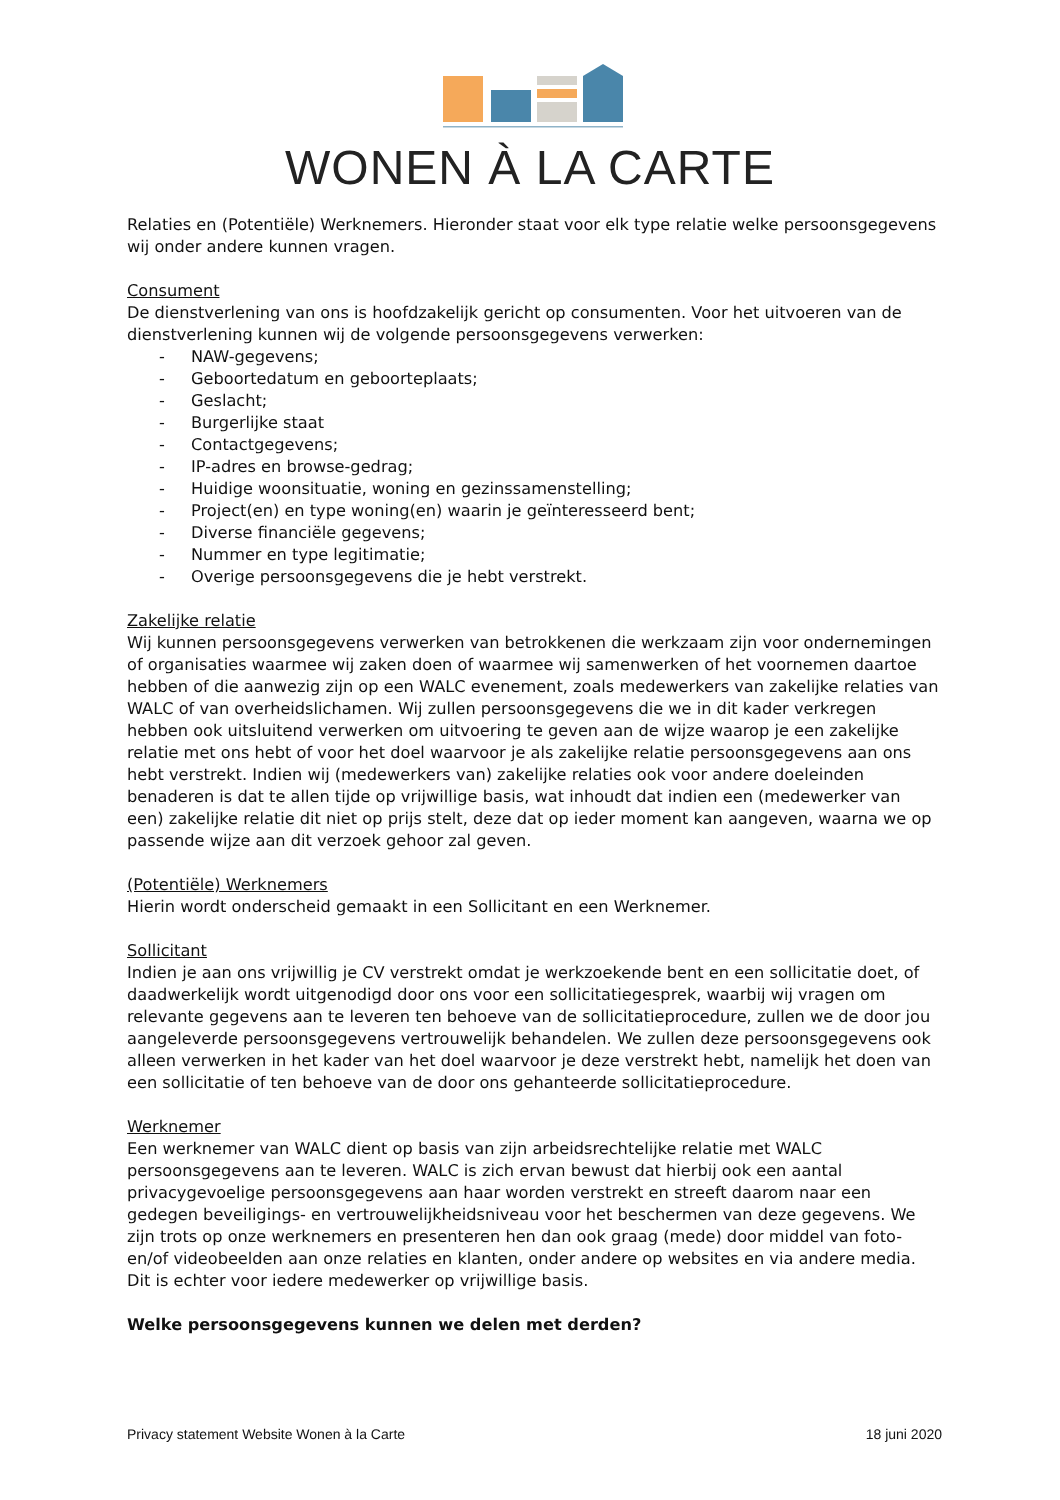WONEN À LA CARTE
Relaties en (Potentiële) Werknemers. Hieronder staat voor elk type relatie welke persoonsgegevens wij onder andere kunnen vragen.
Consument
De dienstverlening van ons is hoofdzakelijk gericht op consumenten. Voor het uitvoeren van de dienstverlening kunnen wij de volgende persoonsgegevens verwerken:
- NAW-gegevens;
- Geboortedatum en geboorteplaats;
- Geslacht;
- Burgerlijke staat
- Contactgegevens;
- IP-adres en browse-gedrag;
- Huidige woonsituatie, woning en gezinssamenstelling;
- Project(en) en type woning(en) waarin je geïnteresseerd bent;
- Diverse financiële gegevens;
- Nummer en type legitimatie;
- Overige persoonsgegevens die je hebt verstrekt.
Zakelijke relatie
Wij kunnen persoonsgegevens verwerken van betrokkenen die werkzaam zijn voor ondernemingen of organisaties waarmee wij zaken doen of waarmee wij samenwerken of het voornemen daartoe hebben of die aanwezig zijn op een WALC evenement, zoals medewerkers van zakelijke relaties van WALC of van overheidslichamen. Wij zullen persoonsgegevens die we in dit kader verkregen hebben ook uitsluitend verwerken om uitvoering te geven aan de wijze waarop je een zakelijke relatie met ons hebt of voor het doel waarvoor je als zakelijke relatie persoonsgegevens aan ons hebt verstrekt. Indien wij (medewerkers van) zakelijke relaties ook voor andere doeleinden benaderen is dat te allen tijde op vrijwillige basis, wat inhoudt dat indien een (medewerker van een) zakelijke relatie dit niet op prijs stelt, deze dat op ieder moment kan aangeven, waarna we op passende wijze aan dit verzoek gehoor zal geven.
(Potentiële) Werknemers
Hierin wordt onderscheid gemaakt in een Sollicitant en een Werknemer.
Sollicitant
Indien je aan ons vrijwillig je CV verstrekt omdat je werkzoekende bent en een sollicitatie doet, of daadwerkelijk wordt uitgenodigd door ons voor een sollicitatiegesprek, waarbij wij vragen om relevante gegevens aan te leveren ten behoeve van de sollicitatieprocedure, zullen we de door jou aangeleverde persoonsgegevens vertrouwelijk behandelen. We zullen deze persoonsgegevens ook alleen verwerken in het kader van het doel waarvoor je deze verstrekt hebt, namelijk het doen van een sollicitatie of ten behoeve van de door ons gehanteerde sollicitatieprocedure.
Werknemer
Een werknemer van WALC dient op basis van zijn arbeidsrechtelijke relatie met WALC persoonsgegevens aan te leveren. WALC is zich ervan bewust dat hierbij ook een aantal privacygevoelige persoonsgegevens aan haar worden verstrekt en streeft daarom naar een gedegen beveiligings- en vertrouwelijkheidsniveau voor het beschermen van deze gegevens. We zijn trots op onze werknemers en presenteren hen dan ook graag (mede) door middel van foto- en/of videobeelden aan onze relaties en klanten, onder andere op websites en via andere media. Dit is echter voor iedere medewerker op vrijwillige basis.
Welke persoonsgegevens kunnen we delen met derden?
Privacy statement Website Wonen à la Carte 18 juni 2020